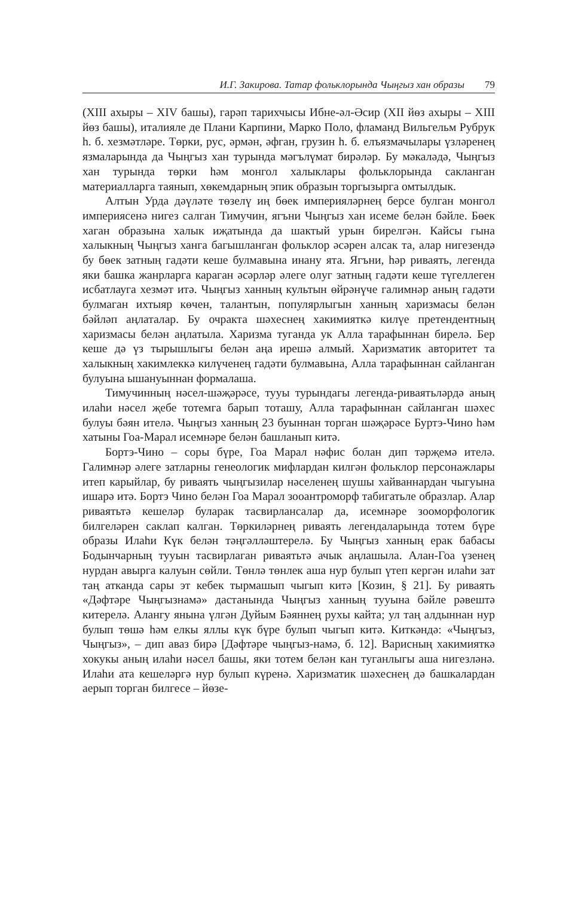И.Г. Закирова. Татар фольклорында Чыңгыз хан образы 79
(XIII ахыры – XIV башы), гарәп тарихчысы Ибне-әл-Әсир (XII йөз ахыры – XIII йөз башы), италияле де Плани Карпини, Марко Поло, фламанд Вильгельм Рубрук һ. б. хезмәтләре. Төрки, рус, әрмән, әфган, грузин һ. б. елъязмачылары үзләренең язмаларында да Чыңгыз хан турында мәгълүмат бирәләр. Бу мәкаләдә, Чыңгыз хан турында төрки һәм монгол халыклары фольклорында сакланган материалларга таянып, хөкемдарның эпик образын торгызырга омтылдык.
Алтын Урда дәүләте төзелү иң бөек империяләрнең берсе булган монгол империясенә нигез салган Тимучин, ягъни Чыңгыз хан исеме белән бәйле. Бөек хаган образына халык иҗатында да шактый урын бирелгән. Кайсы гына халыкның Чыңгыз ханга багышланган фольклор әсәрен алсак та, алар нигезендә бу бөек затның гадәти кеше булмавына инану ята. Ягъни, һәр риваять, легенда яки башка жанрларга караган әсәрләр әлеге олуг затның гадәти кеше түгеллеген исбатлауга хезмәт итә. Чыңгыз ханның культын өйрәнүче галимнәр аның гадәти булмаган ихтыяр көчен, талантын, популярлыгын ханның харизмасы белән бәйләп аңлаталар. Бу очракта шәхеснең хакимияткә килүе претендентның харизмасы белән аңлатыла. Харизма туганда ук Алла тарафыннан бирелә. Бер кеше дә үз тырышлыгы белән аңа ирешә алмый. Харизматик авторитет та халыкның хакимлеккә килүченең гадәти булмавына, Алла тарафыннан сайланган булуына ышануыннан формалаша.
Тимучинның нәсел-шәҗәрәсе, тууы турындагы легенда-риваятьләрдә аның илаһи нәсел җебе тотемга барып тоташу, Алла тарафыннан сайланган шәхес булуы бәян ителә. Чыңгыз ханның 23 буыннан торган шәҗәрәсе Буртэ-Чино һәм хатыны Гоа-Марал исемнәре белән башланып китә.
Бортэ-Чино – соры бүре, Гоа Марал нәфис болан дип тәрҗемә ителә. Галимнәр әлеге затларны генеологик мифлардан килгән фольклор персонажлары итеп карыйлар, бу риваять чыңгызилар нәселенең шушы хайваннардан чыгуына ишарә итә. Бортэ Чино белән Гоа Марал зооантроморф табигатьле образлар. Алар риваятьтә кешеләр буларак тасвирлансалар да, исемнәре зооморфологик билгеләрен саклап калган. Төркиләрнең риваять легендаларында тотем бүре образы Илаһи Күк белән тәңгәлләштерелә. Бу Чыңгыз ханның ерак бабасы Бодынчарның тууын тасвирлаган риваятьтә ачык аңлашыла. Алан-Гоа үзенең нурдан авырга калуын сөйли. Төнлә төнлек аша нур булып үтеп кергән илаһи зат таң атканда сары эт кебек тырмашып чыгып китә [Козин, § 21]. Бу риваять «Дәфтәре Чыңгызнамә» дастанында Чыңгыз ханның тууына бәйле рәвештә китерелә. Алангу янына үлгән Дуйым Бәяннең рухы кайта; ул таң алдыннан нур булып төшә һәм елкы яллы күк бүре булып чыгып китә. Киткәндә: «Чыңгыз, Чыңгыз», – дип аваз бирә [Дәфтәре чыңгыз-намә, б. 12]. Варисның хакимияткә хокукы аның илаһи нәсел башы, яки тотем белән кан туганлыгы аша нигезләнә. Илаһи ата кешеләргә нур булып күренә. Харизматик шәхеснең дә башкалардан аерып торган билгесе – йөзе-